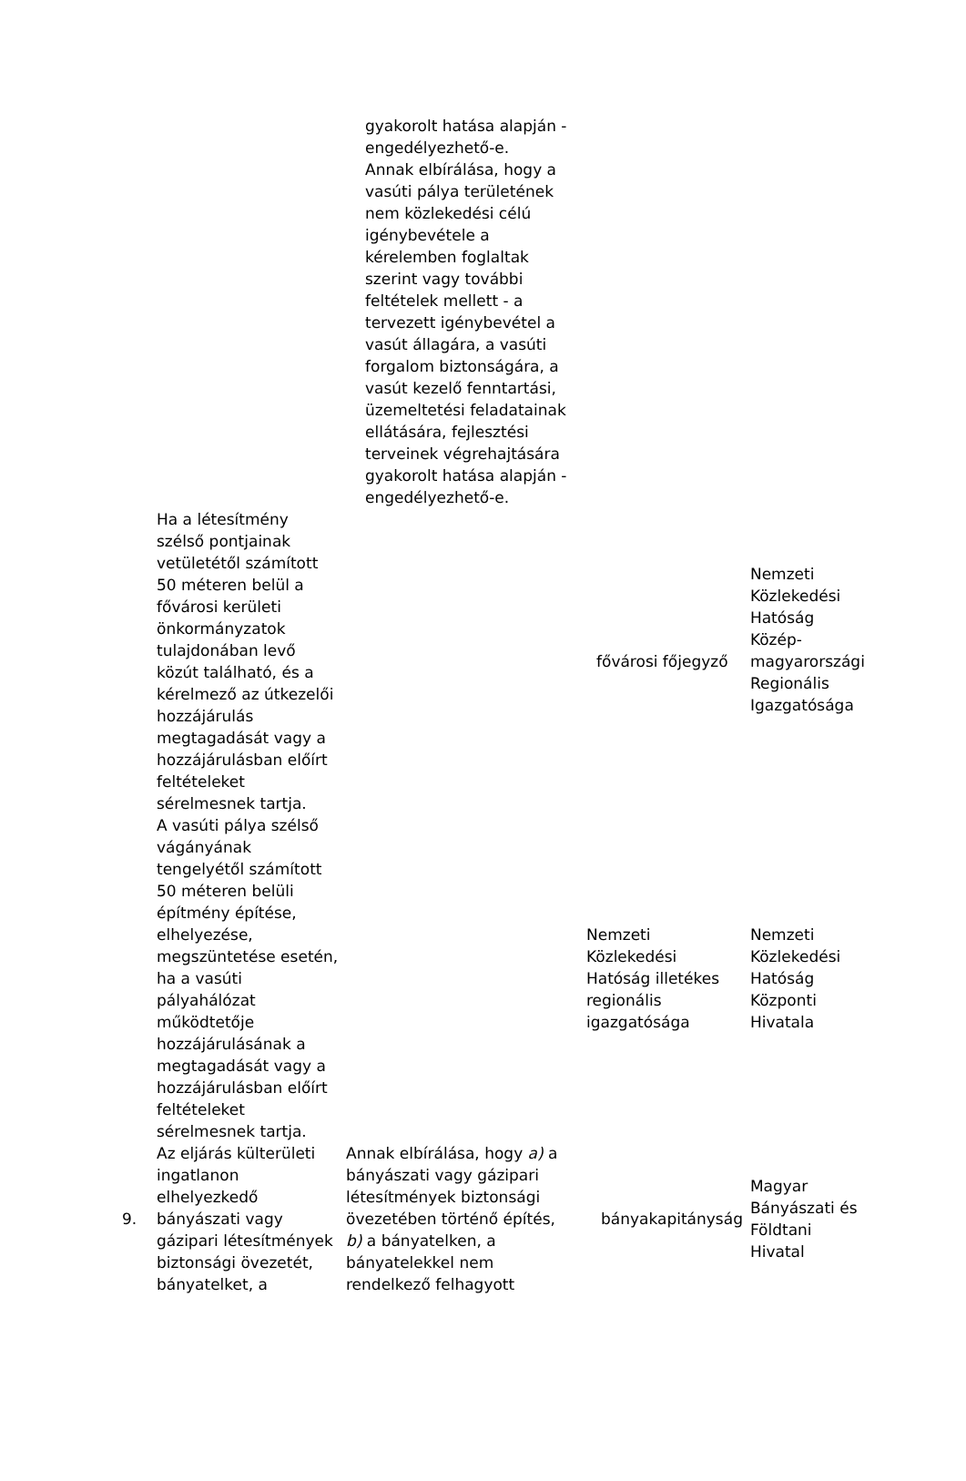| | | gyakorolt hatása alapján - engedélyezhető-e. Annak elbírálása, hogy a vasúti pálya területének nem közlekedési célú igénybevétele a kérelemben foglaltak szerint vagy további feltételek mellett - a tervezett igénybevétel a vasút állagára, a vasúti forgalom biztonságára, a vasút kezelő fenntartási, üzemeltetési feladatainak ellátására, fejlesztési terveinek végrehajtására gyakorolt hatása alapján - engedélyezhető-e. | | |
| | Ha a létesítmény szélső pontjainak vetületétől számított 50 méteren belül a fővárosi kerületi önkormányzatok tulajdonában levő közút található, és a kérelmező az útkezelői hozzájárulás megtagadását vagy a hozzájárulásban előírt feltételeket sérelmesnek tartja. | | fővárosi főjegyző | Nemzeti Közlekedési Hatóság Közép-magyarországi Regionális Igazgatósága |
| | A vasúti pálya szélső vágányának tengelyétől számított 50 méteren belüli építmény építése, elhelyezése, megszüntetése esetén, ha a vasúti pályahálózat működtetője hozzájárulásának a megtagadását vagy a hozzájárulásban előírt feltételeket sérelmesnek tartja. | | Nemzeti Közlekedési Hatóság illetékes regionális igazgatósága | Nemzeti Közlekedési Hatóság Központi Hivatala |
| 9. | Az eljárás külterületi ingatlanon elhelyezkedő bányászati vagy gázipari létesítmények biztonsági övezetét, bányatelket, a | Annak elbírálása, hogy a) a bányászati vagy gázipari létesítmények biztonsági övezetében történő építés, b) a bányatelken, a bányatelekkel nem rendelkező felhagyott | bányakapitányság | Magyar Bányászati és Földtani Hivatal |